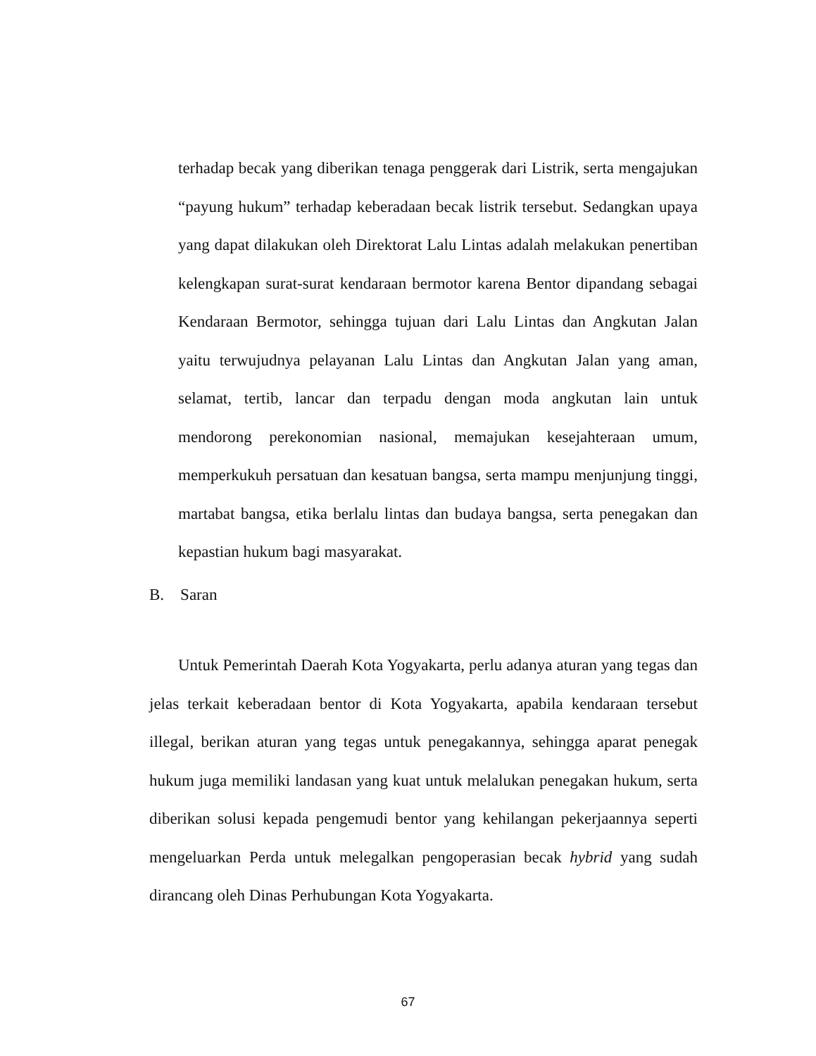terhadap becak yang diberikan tenaga penggerak dari Listrik, serta mengajukan “payung hukum” terhadap keberadaan becak listrik tersebut. Sedangkan upaya yang dapat dilakukan oleh Direktorat Lalu Lintas adalah melakukan penertiban kelengkapan surat-surat kendaraan bermotor karena Bentor dipandang sebagai Kendaraan Bermotor, sehingga tujuan dari Lalu Lintas dan Angkutan Jalan yaitu terwujudnya pelayanan Lalu Lintas dan Angkutan Jalan yang aman, selamat, tertib, lancar dan terpadu dengan moda angkutan lain untuk mendorong perekonomian nasional, memajukan kesejahteraan umum, memperkukuh persatuan dan kesatuan bangsa, serta mampu menjunjung tinggi, martabat bangsa, etika berlalu lintas dan budaya bangsa, serta penegakan dan kepastian hukum bagi masyarakat.
B. Saran
Untuk Pemerintah Daerah Kota Yogyakarta, perlu adanya aturan yang tegas dan jelas terkait keberadaan bentor di Kota Yogyakarta, apabila kendaraan tersebut illegal, berikan aturan yang tegas untuk penegakannya, sehingga aparat penegak hukum juga memiliki landasan yang kuat untuk melalukan penegakan hukum, serta diberikan solusi kepada pengemudi bentor yang kehilangan pekerjaannya seperti mengeluarkan Perda untuk melegalkan pengoperasian becak hybrid yang sudah dirancang oleh Dinas Perhubungan Kota Yogyakarta.
67